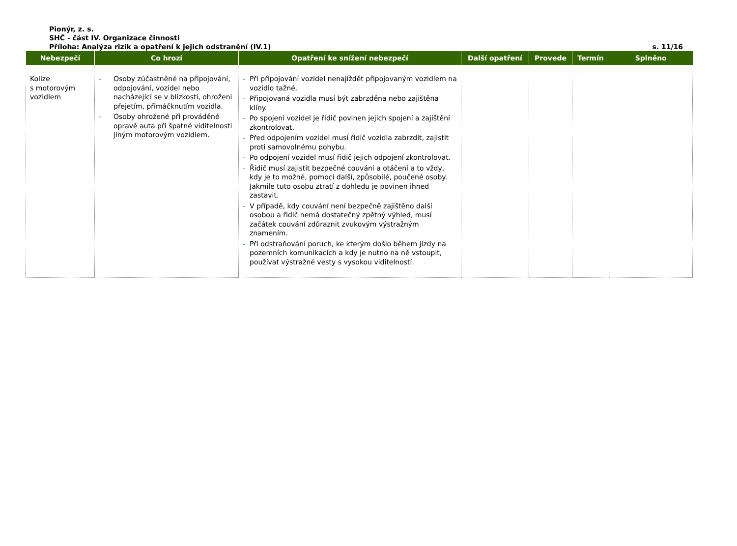Pionýr, z. s.
SHČ - část IV. Organizace činnosti
Příloha: Analýza rizik a opatření k jejich odstranění (IV.1) s. 11/16
| Nebezpečí | Co hrozí | Opatření ke snížení nebezpečí | Další opatření | Provede | Termín | Splněno |
| --- | --- | --- | --- | --- | --- | --- |
| Kolize s motorovým vozidlem | - Osoby zúčastněné na připojování, odpojování, vozidel nebo nacházející se v blízkosti, ohroženi přejetím, přimáčknutím vozidla. - Osoby ohrožené při prováděné opravě auta při špatné viditelnosti jiným motorovým vozidlem. | - Při připojování vozidel nenajíždět připojovaným vozidlem na vozidlo tažné. - Připojovaná vozidla musí být zabrzděna nebo zajištěna klíny. - Po spojení vozidel je řidič povinen jejich spojení a zajištění zkontrolovat. - Před odpojením vozidel musí řidič vozidla zabrzdit, zajistit proti samovolnému pohybu. - Po odpojení vozidel musí řidič jejich odpojení zkontrolovat. - Řidič musí zajistit bezpečné couvání a otáčení a to vždy, kdy je to možné, pomocí další, způsobilé, poučené osoby. Jakmile tuto osobu ztratí z dohledu je povinen ihned zastavit. - V případě, kdy couvání není bezpečně zajištěno další osobou a řidič nemá dostatečný zpětný výhled, musí začátek couvání zdůraznit zvukovým výstražným znamením. - Při odstraňování poruch, ke kterým došlo během jízdy na pozemních komunikacích a kdy je nutno na ně vstoupit, používat výstražné vesty s vysokou viditelností. | | | | |